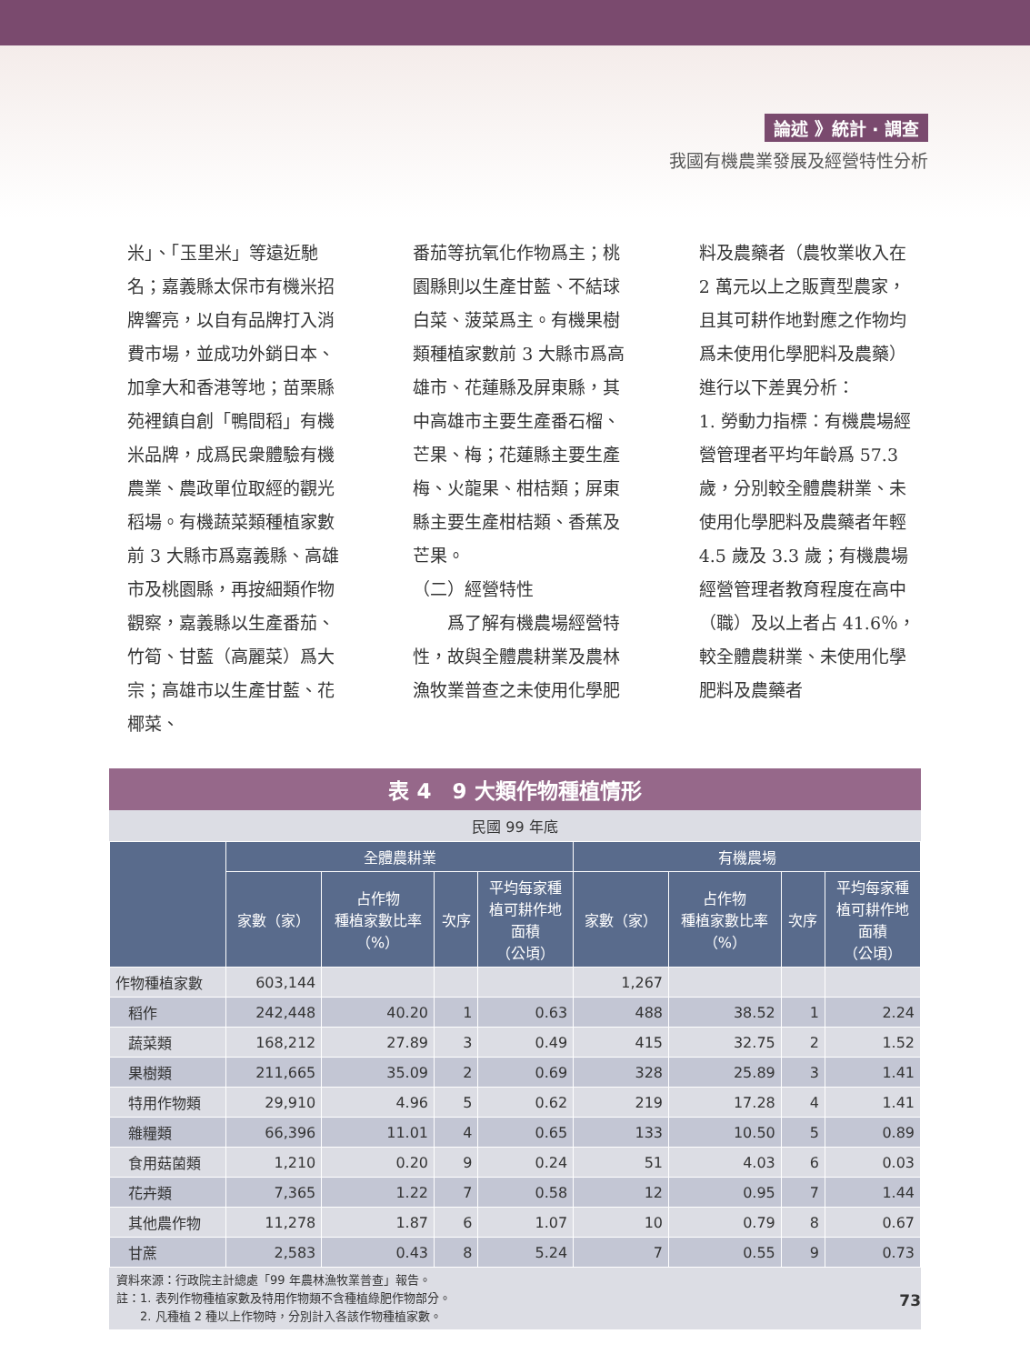論述 》統計 · 調查
我國有機農業發展及經營特性分析
米」、「玉里米」等遠近馳名；嘉義縣太保市有機米招牌響亮，以自有品牌打入消費市場，並成功外銷日本、加拿大和香港等地；苗栗縣苑裡鎮自創「鴨間稻」有機米品牌，成爲民衆體驗有機農業、農政單位取經的觀光稻場。有機蔬菜類種植家數前 3 大縣市爲嘉義縣、高雄市及桃園縣，再按細類作物觀察，嘉義縣以生產番茄、竹筍、甘藍（高麗菜）爲大宗；高雄市以生產甘藍、花椰菜、
番茄等抗氧化作物爲主；桃園縣則以生產甘藍、不結球白菜、菠菜爲主。有機果樹類種植家數前 3 大縣市爲高雄市、花蓮縣及屏東縣，其中高雄市主要生產番石榴、芒果、梅；花蓮縣主要生產梅、火龍果、柑桔類；屏東縣主要生產柑桔類、香蕉及芒果。
（二）經營特性
　　爲了解有機農場經營特性，故與全體農耕業及農林漁牧業普查之未使用化學肥
料及農藥者（農牧業收入在 2 萬元以上之販賣型農家，且其可耕作地對應之作物均爲未使用化學肥料及農藥）進行以下差異分析：
1. 勞動力指標：有機農場經營管理者平均年齡爲 57.3 歲，分別較全體農耕業、未使用化學肥料及農藥者年輕 4.5 歲及 3.3 歲；有機農場經營管理者教育程度在高中（職）及以上者占 41.6％，較全體農耕業、未使用化學肥料及農藥者
表 4　9 大類作物種植情形
民國 99 年底
| | 全體農耕業 | | | | 有機農場 | | | |
| --- | --- | --- | --- | --- | --- | --- | --- | --- |
| | 家數（家） | 占作物 種植家數比率 （%） | 次序 | 平均每家種 植可耕作地 面積 （公頃） | 家數（家） | 占作物 種植家數比率 （%） | 次序 | 平均每家種 植可耕作地 面積 （公頃） |
| 作物種植家數 | 603,144 | | | | 1,267 | | | |
| 稻作 | 242,448 | 40.20 | 1 | 0.63 | 488 | 38.52 | 1 | 2.24 |
| 蔬菜類 | 168,212 | 27.89 | 3 | 0.49 | 415 | 32.75 | 2 | 1.52 |
| 果樹類 | 211,665 | 35.09 | 2 | 0.69 | 328 | 25.89 | 3 | 1.41 |
| 特用作物類 | 29,910 | 4.96 | 5 | 0.62 | 219 | 17.28 | 4 | 1.41 |
| 雜糧類 | 66,396 | 11.01 | 4 | 0.65 | 133 | 10.50 | 5 | 0.89 |
| 食用菇菌類 | 1,210 | 0.20 | 9 | 0.24 | 51 | 4.03 | 6 | 0.03 |
| 花卉類 | 7,365 | 1.22 | 7 | 0.58 | 12 | 0.95 | 7 | 1.44 |
| 其他農作物 | 11,278 | 1.87 | 6 | 1.07 | 10 | 0.79 | 8 | 0.67 |
| 甘蔗 | 2,583 | 0.43 | 8 | 5.24 | 7 | 0.55 | 9 | 0.73 |
資料來源：行政院主計總處「99 年農林漁牧業普查」報告。
註：1. 表列作物種植家數及特用作物類不含種植綠肥作物部分。
　　2. 凡種植 2 種以上作物時，分別計入各該作物種植家數。
73